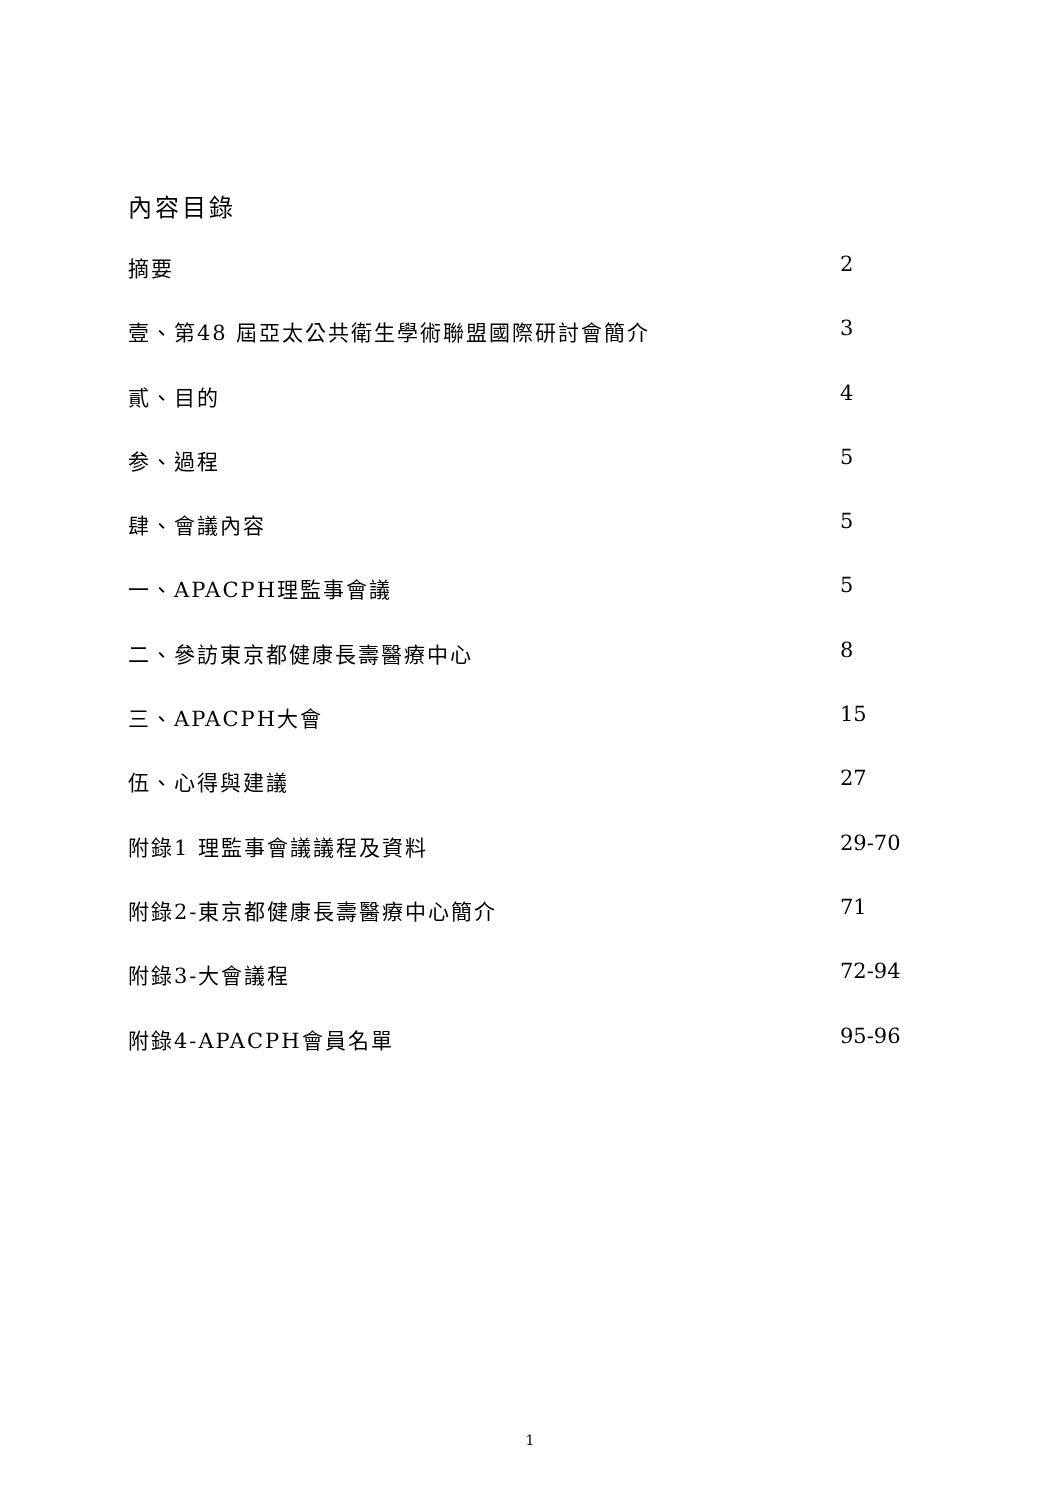內容目錄
摘要 2
壹、第48 屆亞太公共衛生學術聯盟國際研討會簡介 3
貳、目的 4
参、過程 5
肆、會議內容 5
一、APACPH理監事會議 5
二、參訪東京都健康長壽醫療中心 8
三、APACPH大會 15
伍、心得與建議 27
附錄1 理監事會議議程及資料 29-70
附錄2-東京都健康長壽醫療中心簡介 71
附錄3-大會議程 72-94
附錄4-APACPH會員名單 95-96
1